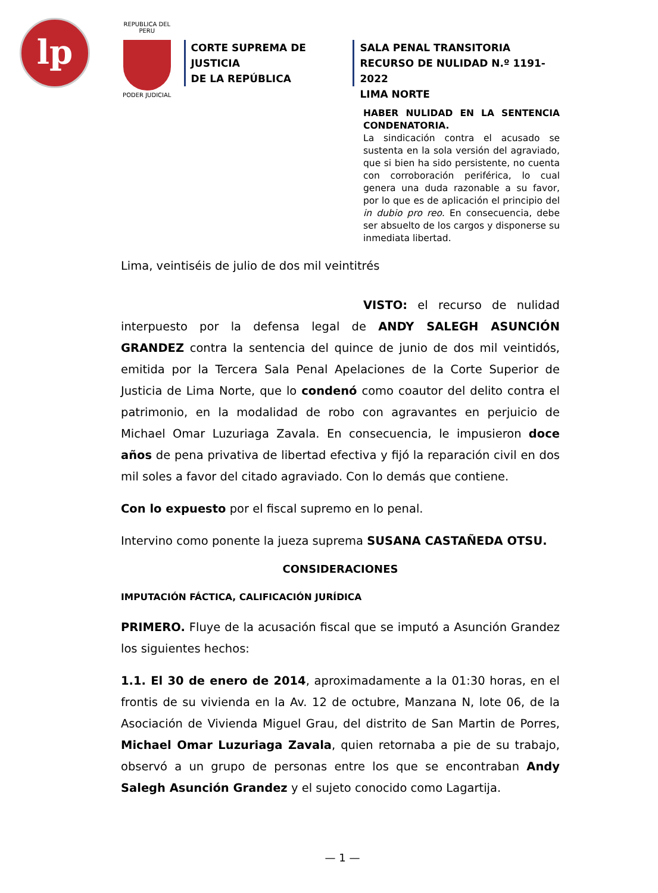lp
REPUBLICA DEL PERU
PODER JUDICIAL
CORTE SUPREMA DE JUSTICIA
DE LA REPÚBLICA
SALA PENAL TRANSITORIA
RECURSO DE NULIDAD N.º 1191-2022
LIMA NORTE
HABER NULIDAD EN LA SENTENCIA CONDENATORIA.
La sindicación contra el acusado se sustenta en la sola versión del agraviado, que si bien ha sido persistente, no cuenta con corroboración periférica, lo cual genera una duda razonable a su favor, por lo que es de aplicación el principio del in dubio pro reo. En consecuencia, debe ser absuelto de los cargos y disponerse su inmediata libertad.
Lima, veintiséis de julio de dos mil veintitrés
VISTO: el recurso de nulidad interpuesto por la defensa legal de ANDY SALEGH ASUNCIÓN GRANDEZ contra la sentencia del quince de junio de dos mil veintidós, emitida por la Tercera Sala Penal Apelaciones de la Corte Superior de Justicia de Lima Norte, que lo condenó como coautor del delito contra el patrimonio, en la modalidad de robo con agravantes en perjuicio de Michael Omar Luzuriaga Zavala. En consecuencia, le impusieron doce años de pena privativa de libertad efectiva y fijó la reparación civil en dos mil soles a favor del citado agraviado. Con lo demás que contiene.
Con lo expuesto por el fiscal supremo en lo penal.
Intervino como ponente la jueza suprema SUSANA CASTAÑEDA OTSU.
CONSIDERACIONES
IMPUTACIÓN FÁCTICA, CALIFICACIÓN JURÍDICA
PRIMERO. Fluye de la acusación fiscal que se imputó a Asunción Grandez los siguientes hechos:
1.1. El 30 de enero de 2014, aproximadamente a la 01:30 horas, en el frontis de su vivienda en la Av. 12 de octubre, Manzana N, lote 06, de la Asociación de Vivienda Miguel Grau, del distrito de San Martin de Porres, Michael Omar Luzuriaga Zavala, quien retornaba a pie de su trabajo, observó a un grupo de personas entre los que se encontraban Andy Salegh Asunción Grandez y el sujeto conocido como Lagartija.
— 1 —